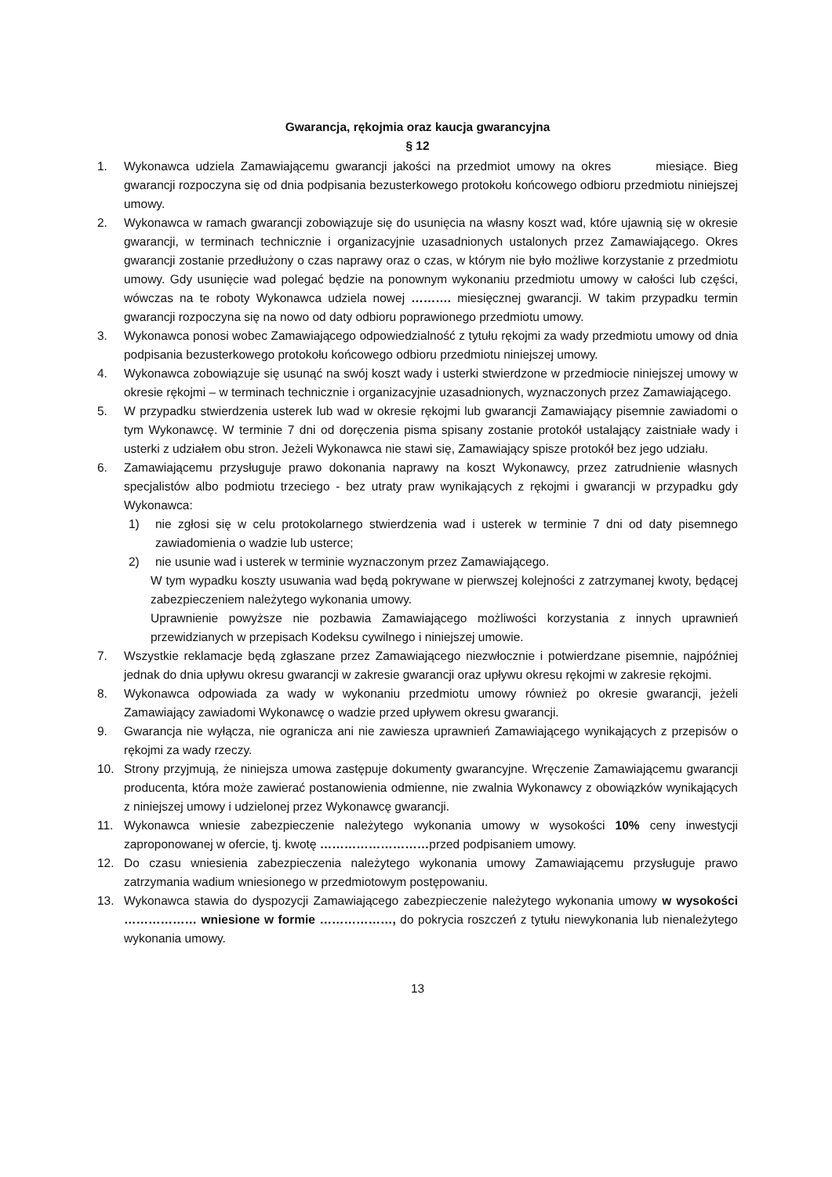Gwarancja, rękojmia oraz kaucja gwarancyjna
§ 12
1. Wykonawca udziela Zamawiającemu gwarancji jakości na przedmiot umowy na okres miesiące. Bieg gwarancji rozpoczyna się od dnia podpisania bezusterkowego protokołu końcowego odbioru przedmiotu niniejszej umowy.
2. Wykonawca w ramach gwarancji zobowiązuje się do usunięcia na własny koszt wad, które ujawnią się w okresie gwarancji, w terminach technicznie i organizacyjnie uzasadnionych ustalonych przez Zamawiającego. Okres gwarancji zostanie przedłużony o czas naprawy oraz o czas, w którym nie było możliwe korzystanie z przedmiotu umowy. Gdy usunięcie wad polegać będzie na ponownym wykonaniu przedmiotu umowy w całości lub części, wówczas na te roboty Wykonawca udziela nowej ………. miesięcznej gwarancji. W takim przypadku termin gwarancji rozpoczyna się na nowo od daty odbioru poprawionego przedmiotu umowy.
3. Wykonawca ponosi wobec Zamawiającego odpowiedzialność z tytułu rękojmi za wady przedmiotu umowy od dnia podpisania bezusterkowego protokołu końcowego odbioru przedmiotu niniejszej umowy.
4. Wykonawca zobowiązuje się usunąć na swój koszt wady i usterki stwierdzone w przedmiocie niniejszej umowy w okresie rękojmi – w terminach technicznie i organizacyjnie uzasadnionych, wyznaczonych przez Zamawiającego.
5. W przypadku stwierdzenia usterek lub wad w okresie rękojmi lub gwarancji Zamawiający pisemnie zawiadomi o tym Wykonawcę. W terminie 7 dni od doręczenia pisma spisany zostanie protokół ustalający zaistniałe wady i usterki z udziałem obu stron. Jeżeli Wykonawca nie stawi się, Zamawiający spisze protokół bez jego udziału.
6. Zamawiającemu przysługuje prawo dokonania naprawy na koszt Wykonawcy, przez zatrudnienie własnych specjalistów albo podmiotu trzeciego - bez utraty praw wynikających z rękojmi i gwarancji w przypadku gdy Wykonawca:
1) nie zgłosi się w celu protokolarnego stwierdzenia wad i usterek w terminie 7 dni od daty pisemnego zawiadomienia o wadzie lub usterce;
2) nie usunie wad i usterek w terminie wyznaczonym przez Zamawiającego.
W tym wypadku koszty usuwania wad będą pokrywane w pierwszej kolejności z zatrzymanej kwoty, będącej zabezpieczeniem należytego wykonania umowy.
Uprawnienie powyższe nie pozbawia Zamawiającego możliwości korzystania z innych uprawnień przewidzianych w przepisach Kodeksu cywilnego i niniejszej umowie.
7. Wszystkie reklamacje będą zgłaszane przez Zamawiającego niezwłocznie i potwierdzane pisemnie, najpóźniej jednak do dnia upływu okresu gwarancji w zakresie gwarancji oraz upływu okresu rękojmi w zakresie rękojmi.
8. Wykonawca odpowiada za wady w wykonaniu przedmiotu umowy również po okresie gwarancji, jeżeli Zamawiający zawiadomi Wykonawcę o wadzie przed upływem okresu gwarancji.
9. Gwarancja nie wyłącza, nie ogranicza ani nie zawiesza uprawnień Zamawiającego wynikających z przepisów o rękojmi za wady rzeczy.
10. Strony przyjmują, że niniejsza umowa zastępuje dokumenty gwarancyjne. Wręczenie Zamawiającemu gwarancji producenta, która może zawierać postanowienia odmienne, nie zwalnia Wykonawcy z obowiązków wynikających z niniejszej umowy i udzielonej przez Wykonawcę gwarancji.
11. Wykonawca wniesie zabezpieczenie należytego wykonania umowy w wysokości 10% ceny inwestycji zaproponowanej w ofercie, tj. kwotę ………………………przed podpisaniem umowy.
12. Do czasu wniesienia zabezpieczenia należytego wykonania umowy Zamawiającemu przysługuje prawo zatrzymania wadium wniesionego w przedmiotowym postępowaniu.
13. Wykonawca stawia do dyspozycji Zamawiającego zabezpieczenie należytego wykonania umowy w wysokości ……………… wniesione w formie ………………, do pokrycia roszczeń z tytułu niewykonania lub nienależytego wykonania umowy.
13